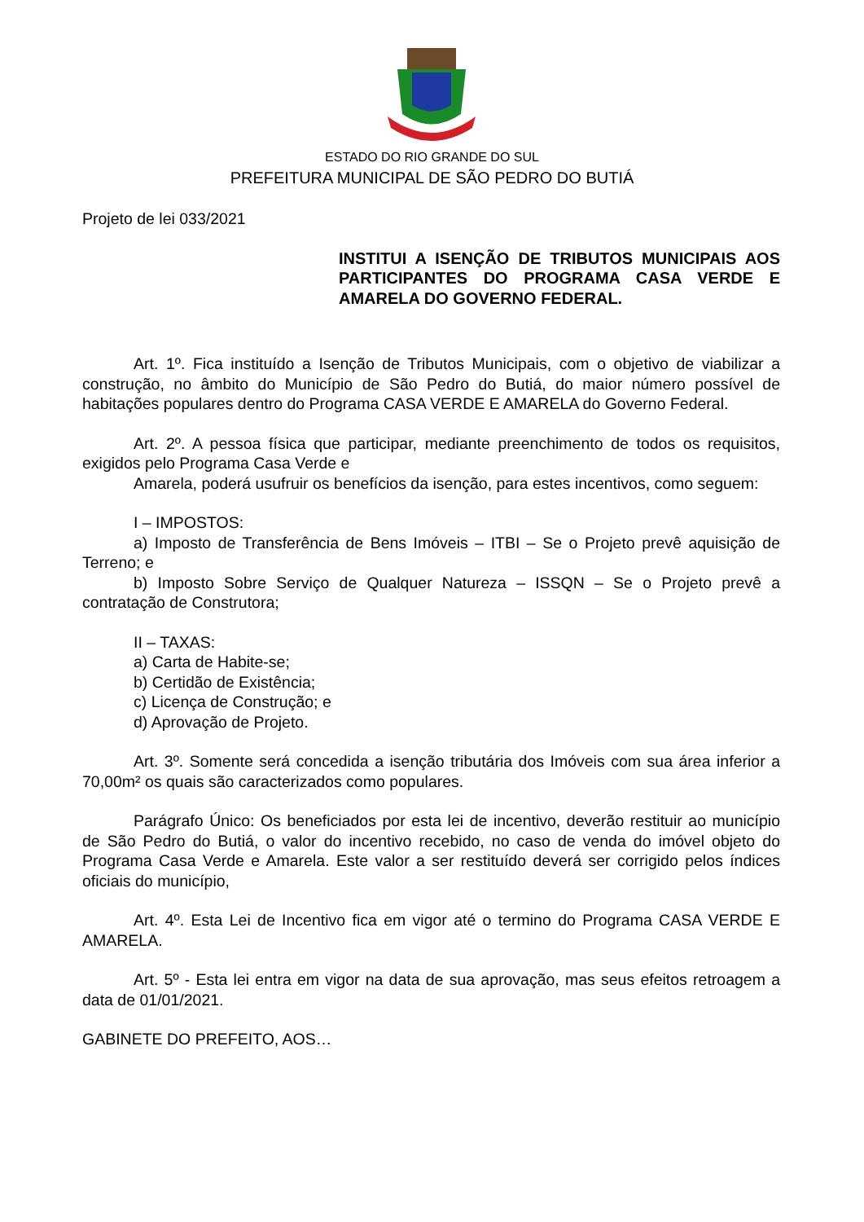ESTADO DO RIO GRANDE DO SUL
PREFEITURA MUNICIPAL DE SÃO PEDRO DO BUTIÁ
Projeto de lei 033/2021
INSTITUI A ISENÇÃO DE TRIBUTOS MUNICIPAIS AOS PARTICIPANTES DO PROGRAMA CASA VERDE E AMARELA DO GOVERNO FEDERAL.
Art. 1º. Fica instituído a Isenção de Tributos Municipais, com o objetivo de viabilizar a construção, no âmbito do Município de São Pedro do Butiá, do maior número possível de habitações populares dentro do Programa CASA VERDE E AMARELA do Governo Federal.
Art. 2º. A pessoa física que participar, mediante preenchimento de todos os requisitos, exigidos pelo Programa Casa Verde e
Amarela, poderá usufruir os benefícios da isenção, para estes incentivos, como seguem:
I – IMPOSTOS:
a) Imposto de Transferência de Bens Imóveis – ITBI – Se o Projeto prevê aquisição de Terreno; e
b) Imposto Sobre Serviço de Qualquer Natureza – ISSQN – Se o Projeto prevê a contratação de Construtora;
II – TAXAS:
a) Carta de Habite-se;
b) Certidão de Existência;
c) Licença de Construção; e
d) Aprovação de Projeto.
Art. 3º. Somente será concedida a isenção tributária dos Imóveis com sua área inferior a 70,00m² os quais são caracterizados como populares.
Parágrafo Único: Os beneficiados por esta lei de incentivo, deverão restituir ao município de São Pedro do Butiá, o valor do incentivo recebido, no caso de venda do imóvel objeto do Programa Casa Verde e Amarela. Este valor a ser restituído deverá ser corrigido pelos índices oficiais do município,
Art. 4º. Esta Lei de Incentivo fica em vigor até o termino do Programa CASA VERDE E AMARELA.
Art. 5º - Esta lei entra em vigor na data de sua aprovação, mas seus efeitos retroagem a data de 01/01/2021.
GABINETE DO PREFEITO, AOS…